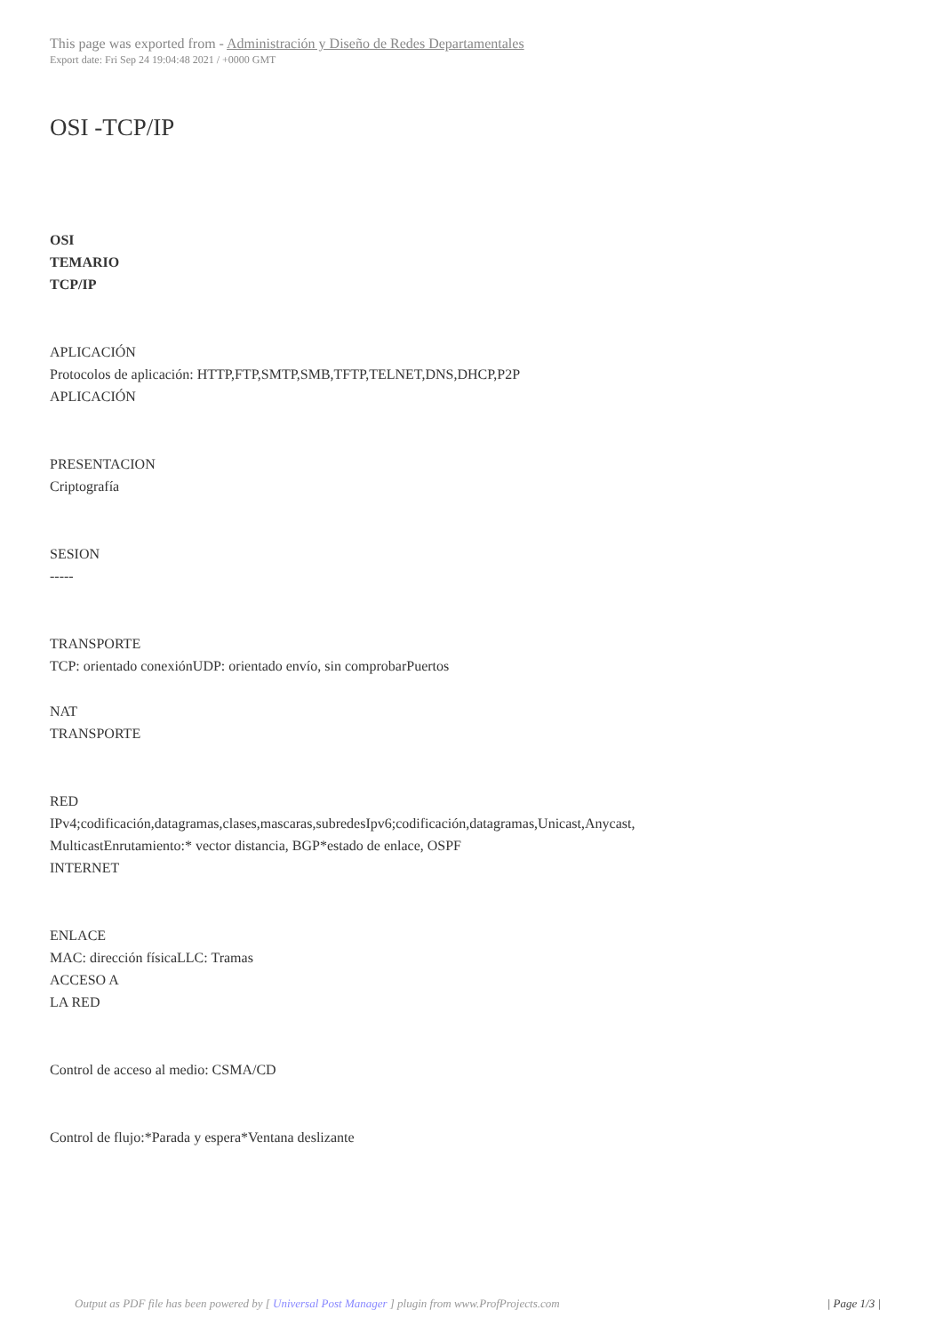This page was exported from - Administración y Diseño de Redes Departamentales
Export date: Fri Sep 24 19:04:48 2021 / +0000 GMT
OSI -TCP/IP
OSI
TEMARIO
TCP/IP
APLICACIÓN
Protocolos de aplicación: HTTP,FTP,SMTP,SMB,TFTP,TELNET,DNS,DHCP,P2P
APLICACIÓN
PRESENTACION
Criptografía
SESION
-----
TRANSPORTE
TCP: orientado conexiónUDP: orientado envío, sin comprobarPuertos
NAT
TRANSPORTE
RED
IPv4;codificación,datagramas,clases,mascaras,subredesIpv6;codificación,datagramas,Unicast,Anycast,
MulticastEnrutamiento:* vector distancia, BGP*estado de enlace, OSPF
INTERNET
ENLACE
MAC: dirección físicaLLC: Tramas
ACCESO A
LA RED
Control de acceso al medio: CSMA/CD
Control de flujo:*Parada y espera*Ventana deslizante
Output as PDF file has been powered by [ Universal Post Manager ] plugin from www.ProfProjects.com | Page 1/3 |